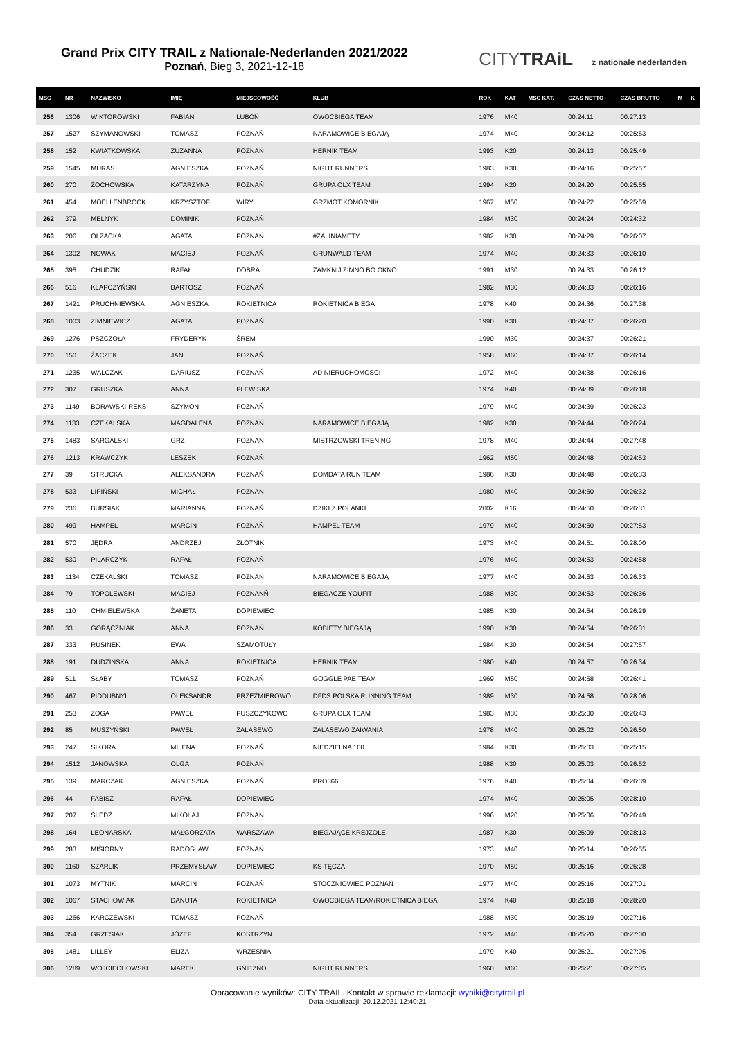Grand Prix CITY TRAIL z Nationale-Nederlanden 2021/2022
Poznań, Bieg 3, 2021-12-18
CITYTRAiL z nationale nederlanden
| MSC | NR | NAZWISKO | IMIĘ | MIEJSCOWOŚĆ | KLUB | ROK | KAT | MSC KAT. | CZAS NETTO | CZAS BRUTTO | M | K |
| --- | --- | --- | --- | --- | --- | --- | --- | --- | --- | --- | --- | --- |
| 256 | 1306 | WIKTOROWSKI | FABIAN | LUBOŃ | OWOCBIEGA TEAM | 1976 | M40 | | 00:24:11 | 00:27:13 | | |
| 257 | 1527 | SZYMANOWSKI | TOMASZ | POZNAŃ | NARAMOWICE BIEGAJĄ | 1974 | M40 | | 00:24:12 | 00:25:53 | | |
| 258 | 152 | KWIATKOWSKA | ZUZANNA | POZNAŃ | HERNIK TEAM | 1993 | K20 | | 00:24:13 | 00:25:49 | | |
| 259 | 1545 | MURAS | AGNIESZKA | POZNAŃ | NIGHT RUNNERS | 1983 | K30 | | 00:24:16 | 00:25:57 | | |
| 260 | 270 | ŻOCHOWSKA | KATARZYNA | POZNAŃ | GRUPA OLX TEAM | 1994 | K20 | | 00:24:20 | 00:25:55 | | |
| 261 | 454 | MOELLENBROCK | KRZYSZTOF | WIRY | GRZMOT KOMORNIKI | 1967 | M50 | | 00:24:22 | 00:25:59 | | |
| 262 | 379 | MELNYK | DOMINIK | POZNAŃ | | 1984 | M30 | | 00:24:24 | 00:24:32 | | |
| 263 | 206 | OLZACKA | AGATA | POZNAŃ | #ZALINIAMETY | 1982 | K30 | | 00:24:29 | 00:26:07 | | |
| 264 | 1302 | NOWAK | MACIEJ | POZNAŃ | GRUNWALD TEAM | 1974 | M40 | | 00:24:33 | 00:26:10 | | |
| 265 | 395 | CHUDZIK | RAFAŁ | DOBRA | ZAMKNIJ ZIMNO BO OKNO | 1991 | M30 | | 00:24:33 | 00:26:12 | | |
| 266 | 516 | KLAPCZYŃSKI | BARTOSZ | POZNAŃ | | 1982 | M30 | | 00:24:33 | 00:26:16 | | |
| 267 | 1421 | PRUCHNIEWSKA | AGNIESZKA | ROKIETNICA | ROKIETNICA BIEGA | 1978 | K40 | | 00:24:36 | 00:27:38 | | |
| 268 | 1003 | ZIMNIEWICZ | AGATA | POZNAŃ | | 1990 | K30 | | 00:24:37 | 00:26:20 | | |
| 269 | 1276 | PSZCZOŁA | FRYDERYK | ŚREM | | 1990 | M30 | | 00:24:37 | 00:26:21 | | |
| 270 | 150 | ŻACZEK | JAN | POZNAŃ | | 1958 | M60 | | 00:24:37 | 00:26:14 | | |
| 271 | 1235 | WALCZAK | DARIUSZ | POZNAŃ | AD NIERUCHOMOSCI | 1972 | M40 | | 00:24:38 | 00:26:16 | | |
| 272 | 307 | GRUSZKA | ANNA | PLEWISKA | | 1974 | K40 | | 00:24:39 | 00:26:18 | | |
| 273 | 1149 | BORAWSKI-REKS | SZYMON | POZNAŃ | | 1979 | M40 | | 00:24:39 | 00:26:23 | | |
| 274 | 1133 | CZEKALSKA | MAGDALENA | POZNAŃ | NARAMOWICE BIEGAJĄ | 1982 | K30 | | 00:24:44 | 00:26:24 | | |
| 275 | 1483 | SARGALSKI | GRZ | POZNAN | MISTRZOWSKI TRENING | 1978 | M40 | | 00:24:44 | 00:27:48 | | |
| 276 | 1213 | KRAWCZYK | LESZEK | POZNAŃ | | 1962 | M50 | | 00:24:48 | 00:24:53 | | |
| 277 | 39 | STRUCKA | ALEKSANDRA | POZNAŃ | DOMDATA RUN TEAM | 1986 | K30 | | 00:24:48 | 00:26:33 | | |
| 278 | 533 | LIPIŃSKI | MICHAŁ | POZNAN | | 1980 | M40 | | 00:24:50 | 00:26:32 | | |
| 279 | 236 | BURSIAK | MARIANNA | POZNAŃ | DZIKI Z POLANKI | 2002 | K16 | | 00:24:50 | 00:26:31 | | |
| 280 | 499 | HAMPEL | MARCIN | POZNAŃ | HAMPEL TEAM | 1979 | M40 | | 00:24:50 | 00:27:53 | | |
| 281 | 570 | JĘDRA | ANDRZEJ | ZŁOTNIKI | | 1973 | M40 | | 00:24:51 | 00:28:00 | | |
| 282 | 530 | PILARCZYK | RAFAŁ | POZNAŃ | | 1976 | M40 | | 00:24:53 | 00:24:58 | | |
| 283 | 1134 | CZEKALSKI | TOMASZ | POZNAŃ | NARAMOWICE BIEGAJĄ | 1977 | M40 | | 00:24:53 | 00:26:33 | | |
| 284 | 79 | TOPOLEWSKI | MACIEJ | POZNANŃ | BIEGACZE YOUFIT | 1988 | M30 | | 00:24:53 | 00:26:36 | | |
| 285 | 110 | CHMIELEWSKA | ŻANETA | DOPIEWIEC | | 1985 | K30 | | 00:24:54 | 00:26:29 | | |
| 286 | 33 | GORĄCZNIAK | ANNA | POZNAŃ | KOBIETY BIEGAJĄ | 1990 | K30 | | 00:24:54 | 00:26:31 | | |
| 287 | 333 | RUSINEK | EWA | SZAMOTUŁY | | 1984 | K30 | | 00:24:54 | 00:27:57 | | |
| 288 | 191 | DUDZIŃSKA | ANNA | ROKIETNICA | HERNIK TEAM | 1980 | K40 | | 00:24:57 | 00:26:34 | | |
| 289 | 511 | SŁABY | TOMASZ | POZNAŃ | GOGGLE PAE TEAM | 1969 | M50 | | 00:24:58 | 00:26:41 | | |
| 290 | 467 | PIDDUBNYI | OLEKSANDR | PRZEŹMIEROWO | DFDS POLSKA RUNNING TEAM | 1989 | M30 | | 00:24:58 | 00:28:06 | | |
| 291 | 253 | ZOGA | PAWEŁ | PUSZCZYKOWO | GRUPA OLX TEAM | 1983 | M30 | | 00:25:00 | 00:26:43 | | |
| 292 | 85 | MUSZYŃSKI | PAWEŁ | ZALASEWO | ZALASEWO ZAIWANIA | 1978 | M40 | | 00:25:02 | 00:26:50 | | |
| 293 | 247 | SIKORA | MILENA | POZNAŃ | NIEDZIELNA 100 | 1984 | K30 | | 00:25:03 | 00:25:15 | | |
| 294 | 1512 | JANOWSKA | OLGA | POZNAŃ | | 1988 | K30 | | 00:25:03 | 00:26:52 | | |
| 295 | 139 | MARCZAK | AGNIESZKA | POZNAŃ | PRO366 | 1976 | K40 | | 00:25:04 | 00:26:39 | | |
| 296 | 44 | FABISZ | RAFAŁ | DOPIEWIEC | | 1974 | M40 | | 00:25:05 | 00:28:10 | | |
| 297 | 207 | ŚLEDŹ | MIKOŁAJ | POZNAŃ | | 1996 | M20 | | 00:25:06 | 00:26:49 | | |
| 298 | 164 | LEONARSKA | MAŁGORZATA | WARSZAWA | BIEGAJĄCE KREJZOLE | 1987 | K30 | | 00:25:09 | 00:28:13 | | |
| 299 | 283 | MISIORNY | RADOSŁAW | POZNAŃ | | 1973 | M40 | | 00:25:14 | 00:26:55 | | |
| 300 | 1160 | SZARLIK | PRZEMYSŁAW | DOPIEWIEC | KS TĘCZA | 1970 | M50 | | 00:25:16 | 00:25:28 | | |
| 301 | 1073 | MYTNIK | MARCIN | POZNAŃ | STOCZNIOWIEC POZNAŃ | 1977 | M40 | | 00:25:16 | 00:27:01 | | |
| 302 | 1067 | STACHOWIAK | DANUTA | ROKIETNICA | OWOCBIEGA TEAM/ROKIETNICA BIEGA | 1974 | K40 | | 00:25:18 | 00:28:20 | | |
| 303 | 1266 | KARCZEWSKI | TOMASZ | POZNAŃ | | 1988 | M30 | | 00:25:19 | 00:27:16 | | |
| 304 | 354 | GRZESIAK | JÓZEF | KOSTRZYN | | 1972 | M40 | | 00:25:20 | 00:27:00 | | |
| 305 | 1481 | LILLEY | ELIZA | WRZEŚNIA | | 1979 | K40 | | 00:25:21 | 00:27:05 | | |
| 306 | 1289 | WOJCIECHOWSKI | MAREK | GNIEZNO | NIGHT RUNNERS | 1960 | M60 | | 00:25:21 | 00:27:05 | | |
Opracowanie wyników: CITY TRAIL. Kontakt w sprawie reklamacji: wyniki@citytrail.pl
Data aktualizacji: 20.12.2021 12:40:21